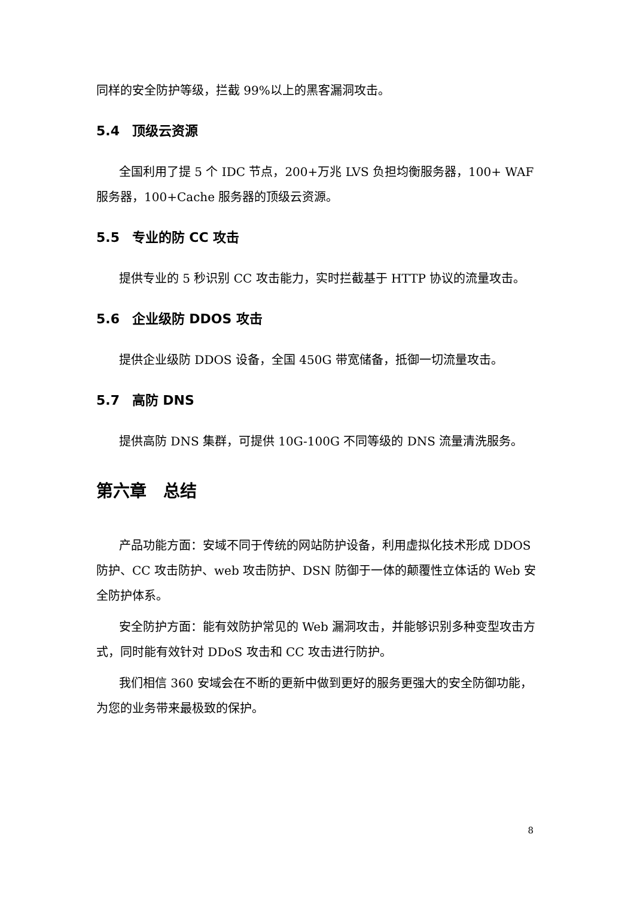同样的安全防护等级，拦截 99%以上的黑客漏洞攻击。
5.4 顶级云资源
全国利用了提 5 个 IDC 节点，200+万兆 LVS 负担均衡服务器，100+ WAF 服务器，100+Cache 服务器的顶级云资源。
5.5 专业的防 CC 攻击
提供专业的 5 秒识别 CC 攻击能力，实时拦截基于 HTTP 协议的流量攻击。
5.6 企业级防 DDOS 攻击
提供企业级防 DDOS 设备，全国 450G 带宽储备，抵御一切流量攻击。
5.7 高防 DNS
提供高防 DNS 集群，可提供 10G-100G 不同等级的 DNS 流量清洗服务。
第六章　总结
产品功能方面：安域不同于传统的网站防护设备，利用虚拟化技术形成 DDOS 防护、CC 攻击防护、web 攻击防护、DSN 防御于一体的颠覆性立体话的 Web 安全防护体系。
安全防护方面：能有效防护常见的 Web 漏洞攻击，并能够识别多种变型攻击方式，同时能有效针对 DDoS 攻击和 CC 攻击进行防护。
我们相信 360 安域会在不断的更新中做到更好的服务更强大的安全防御功能，为您的业务带来最极致的保护。
8